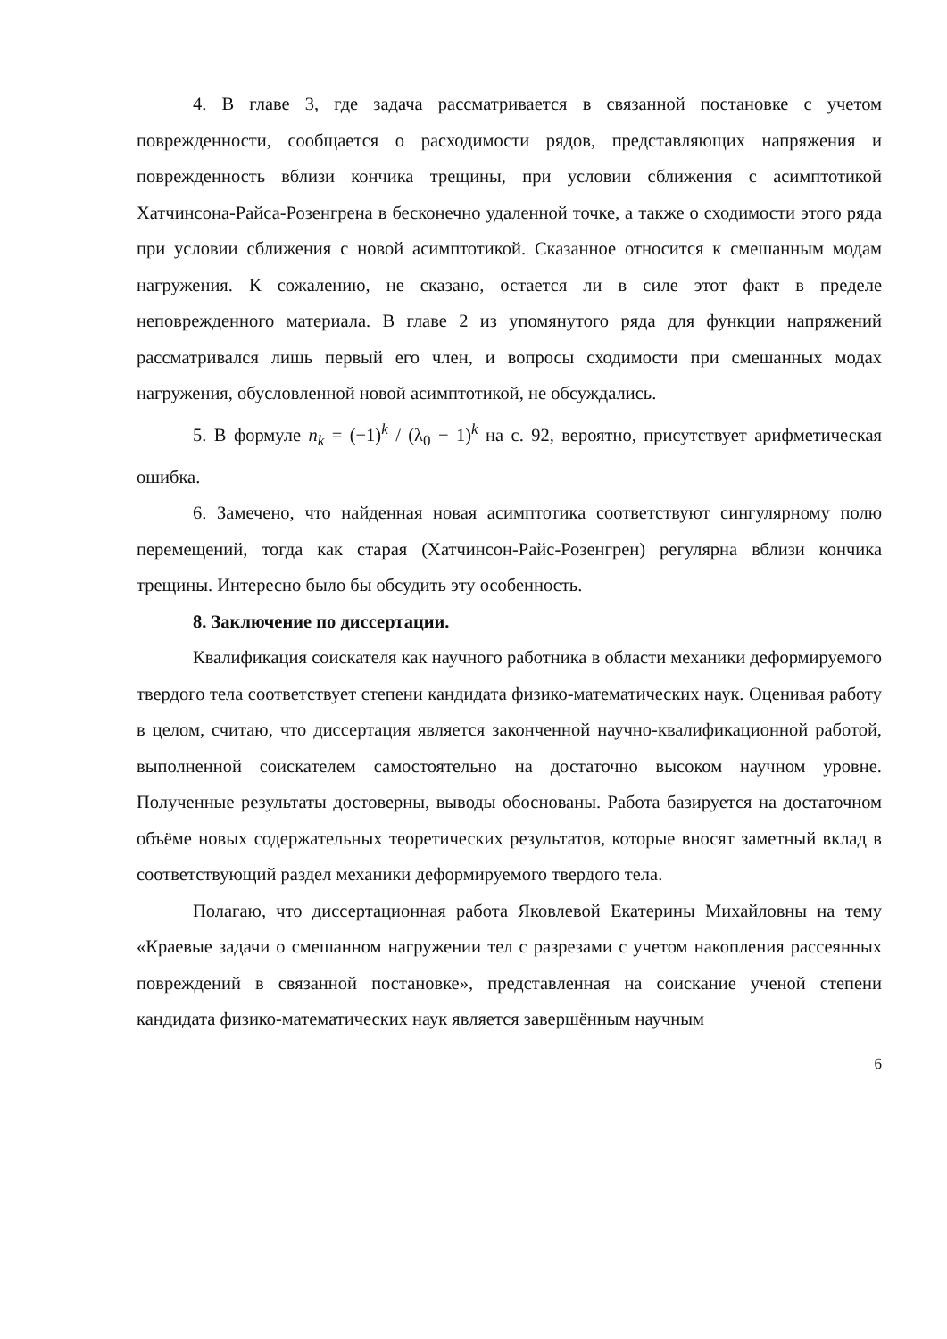4. В главе 3, где задача рассматривается в связанной постановке с учетом поврежденности, сообщается о расходимости рядов, представляющих напряжения и поврежденность вблизи кончика трещины, при условии сближения с асимптотикой Хатчинсона-Райса-Розенгрена в бесконечно удаленной точке, а также о сходимости этого ряда при условии сближения с новой асимптотикой. Сказанное относится к смешанным модам нагружения. К сожалению, не сказано, остается ли в силе этот факт в пределе неповрежденного материала. В главе 2 из упомянутого ряда для функции напряжений рассматривался лишь первый его член, и вопросы сходимости при смешанных модах нагружения, обусловленной новой асимптотикой, не обсуждались.
5. В формуле n<sub>k</sub> = (−1)<sup>k</sup> / (λ<sub>0</sub> − 1)<sup>k</sup> на с. 92, вероятно, присутствует арифметическая ошибка.
6. Замечено, что найденная новая асимптотика соответствуют сингулярному полю перемещений, тогда как старая (Хатчинсон-Райс-Розенгрен) регулярна вблизи кончика трещины. Интересно было бы обсудить эту особенность.
8. Заключение по диссертации.
Квалификация соискателя как научного работника в области механики деформируемого твердого тела соответствует степени кандидата физико-математических наук. Оценивая работу в целом, считаю, что диссертация является законченной научно-квалификационной работой, выполненной соискателем самостоятельно на достаточно высоком научном уровне. Полученные результаты достоверны, выводы обоснованы. Работа базируется на достаточном объёме новых содержательных теоретических результатов, которые вносят заметный вклад в соответствующий раздел механики деформируемого твердого тела.
Полагаю, что диссертационная работа Яковлевой Екатерины Михайловны на тему «Краевые задачи о смешанном нагружении тел с разрезами с учетом накопления рассеянных повреждений в связанной постановке», представленная на соискание ученой степени кандидата физико-математических наук является завершённым научным
6